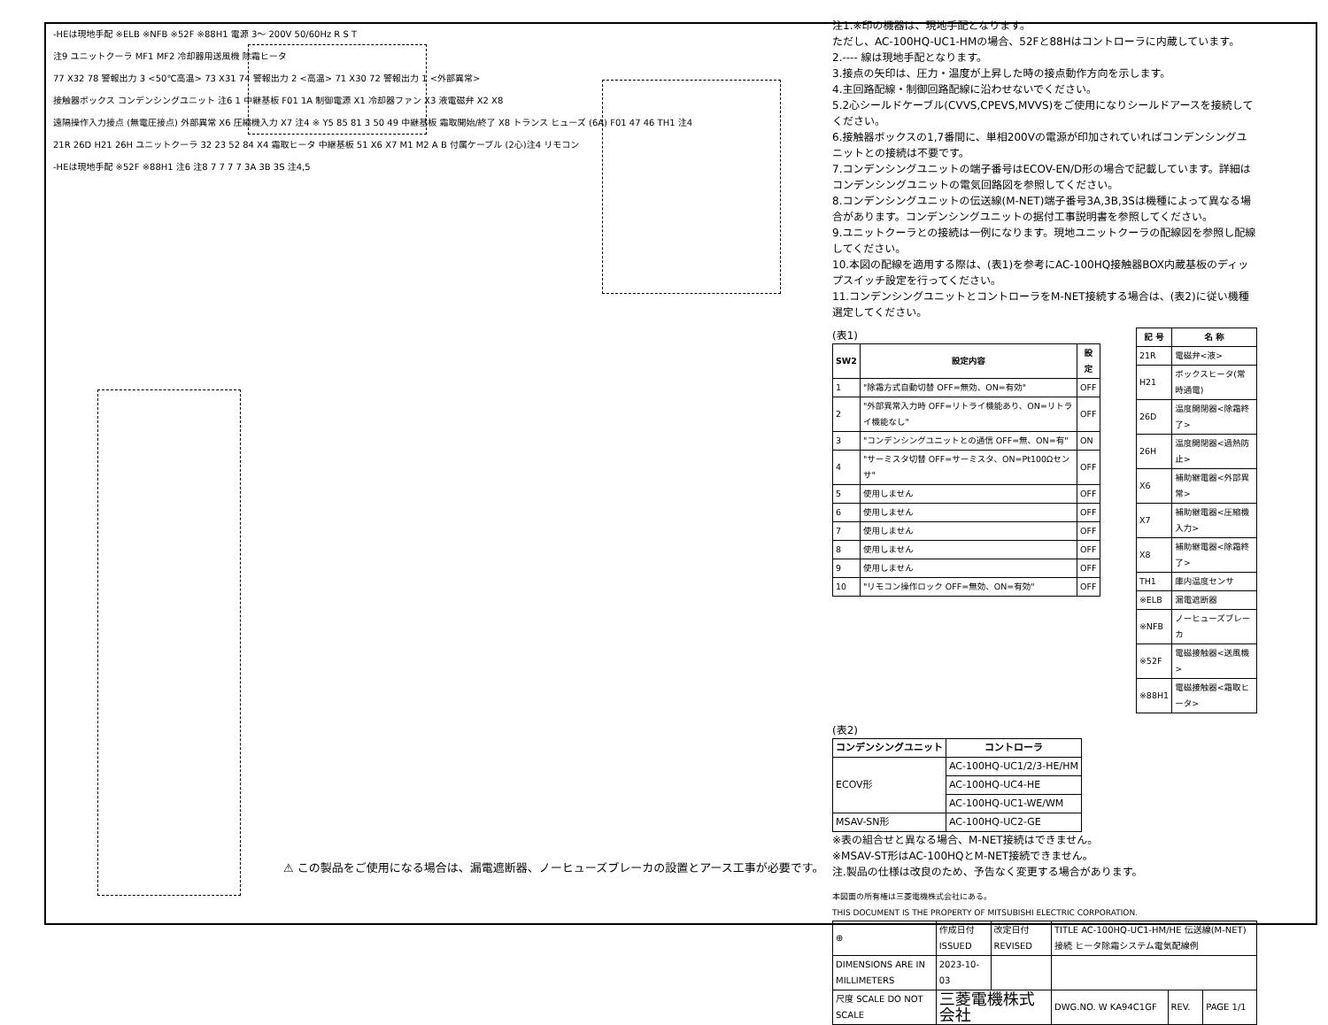-HEは現地手配 ※ELB ※NFB ※52F ※88H1 電源 3～ 200V 50/60Hz R S T
注9 ユニットクーラ MF1 MF2 冷却器用送風機 除霜ヒータ
77 X32 78 警報出力 3 <50℃高温> 73 X31 74 警報出力 2 <高温> 71 X30 72 警報出力 1 <外部異常>
接触器ボックス コンデンシングユニット 注6 1 中継基板 F01 1A 制御電源 X1 冷却器ファン X3 液電磁弁 X2 X8
遠隔操作入力接点 (無電圧接点) 外部異常 X6 圧縮機入力 X7 注4 ※ Y5 85 81 3 50 49 中継基板 霜取開始/終了 X8 トランス ヒューズ (6A) F01 47 46 TH1 注4
21R 26D H21 26H ユニットクーラ 32 23 52 84 X4 霜取ヒータ 中継基板 51 X6 X7 M1 M2 A B 付属ケーブル (2心)注4 リモコン
-HEは現地手配 ※52F ※88H1 注6 注8 7 7 7 7 3A 3B 3S 注4,5
⚠ この製品をご使用になる場合は、漏電遮断器、ノーヒューズブレーカの設置とアース工事が必要です。
注1.※印の機器は、現地手配となります。
ただし、AC-100HQ-UC1-HMの場合、52Fと88Hはコントローラに内蔵しています。
2.---- 線は現地手配となります。
3.接点の矢印は、圧力・温度が上昇した時の接点動作方向を示します。
4.主回路配線・制御回路配線に沿わせないでください。
5.2心シールドケーブル(CVVS,CPEVS,MVVS)をご使用になりシールドアースを接続してください。
6.接触器ボックスの1,7番間に、単相200Vの電源が印加されていればコンデンシングユニットとの接続は不要です。
7.コンデンシングユニットの端子番号はECOV-EN/D形の場合で記載しています。詳細はコンデンシングユニットの電気回路図を参照してください。
8.コンデンシングユニットの伝送線(M-NET)端子番号3A,3B,3Sは機種によって異なる場合があります。コンデンシングユニットの据付工事説明書を参照してください。
9.ユニットクーラとの接続は一例になります。現地ユニットクーラの配線図を参照し配線してください。
10.本図の配線を適用する際は、(表1)を参考にAC-100HQ接触器BOX内蔵基板のディップスイッチ設定を行ってください。
11.コンデンシングユニットとコントローラをM-NET接続する場合は、(表2)に従い機種選定してください。
(表1)
| SW2 | 設定内容 | 設定 |
| --- | --- | --- |
| 1 | "除霜方式自動切替 OFF=無効、ON=有効" | OFF |
| 2 | "外部異常入力時 OFF=リトライ機能あり、ON=リトライ機能なし" | OFF |
| 3 | "コンデンシングユニットとの通信 OFF=無、ON=有" | ON |
| 4 | "サーミスタ切替 OFF=サーミスタ、ON=Pt100Ωセンサ" | OFF |
| 5 | 使用しません | OFF |
| 6 | 使用しません | OFF |
| 7 | 使用しません | OFF |
| 8 | 使用しません | OFF |
| 9 | 使用しません | OFF |
| 10 | "リモコン操作ロック OFF=無効、ON=有効" | OFF |
| 記 号 | 名 称 |
| --- | --- |
| 21R | 電磁弁<液> |
| H21 | ボックスヒータ(常時通電) |
| 26D | 温度開閉器<除霜終了> |
| 26H | 温度開閉器<過熱防止> |
| X6 | 補助継電器<外部異常> |
| X7 | 補助継電器<圧縮機入力> |
| X8 | 補助継電器<除霜終了> |
| TH1 | 庫内温度センサ |
| ※ELB | 漏電遮断器 |
| ※NFB | ノーヒューズブレーカ |
| ※52F | 電磁接触器<送風機> |
| ※88H1 | 電磁接触器<霜取ヒータ> |
(表2)
| コンデンシングユニット | コントローラ |
| --- | --- |
| ECOV形 | AC-100HQ-UC1/2/3-HE/HM |
| | AC-100HQ-UC4-HE |
| | AC-100HQ-UC1-WE/WM |
| MSAV-SN形 | AC-100HQ-UC2-GE |
※表の組合せと異なる場合、M-NET接続はできません。
※MSAV-ST形はAC-100HQとM-NET接続できません。
注.製品の仕様は改良のため、予告なく変更する場合があります。
本図面の所有権は三菱電機株式会社にある。
THIS DOCUMENT IS THE PROPERTY OF MITSUBISHI ELECTRIC CORPORATION.
| ⊕ | 作成日付 ISSUED | 改定日付 REVISED | TITLE AC-100HQ-UC1-HM/HE 伝送線(M-NET)接続 ヒータ除霜システム電気配線例 | | |
| DIMENSIONS ARE IN MILLIMETERS | 2023-10-03 | | | | |
| 尺度 SCALE DO NOT SCALE | 三菱電機株式会社 | | DWG.NO. W KA94C1GF | REV. | PAGE 1/1 |